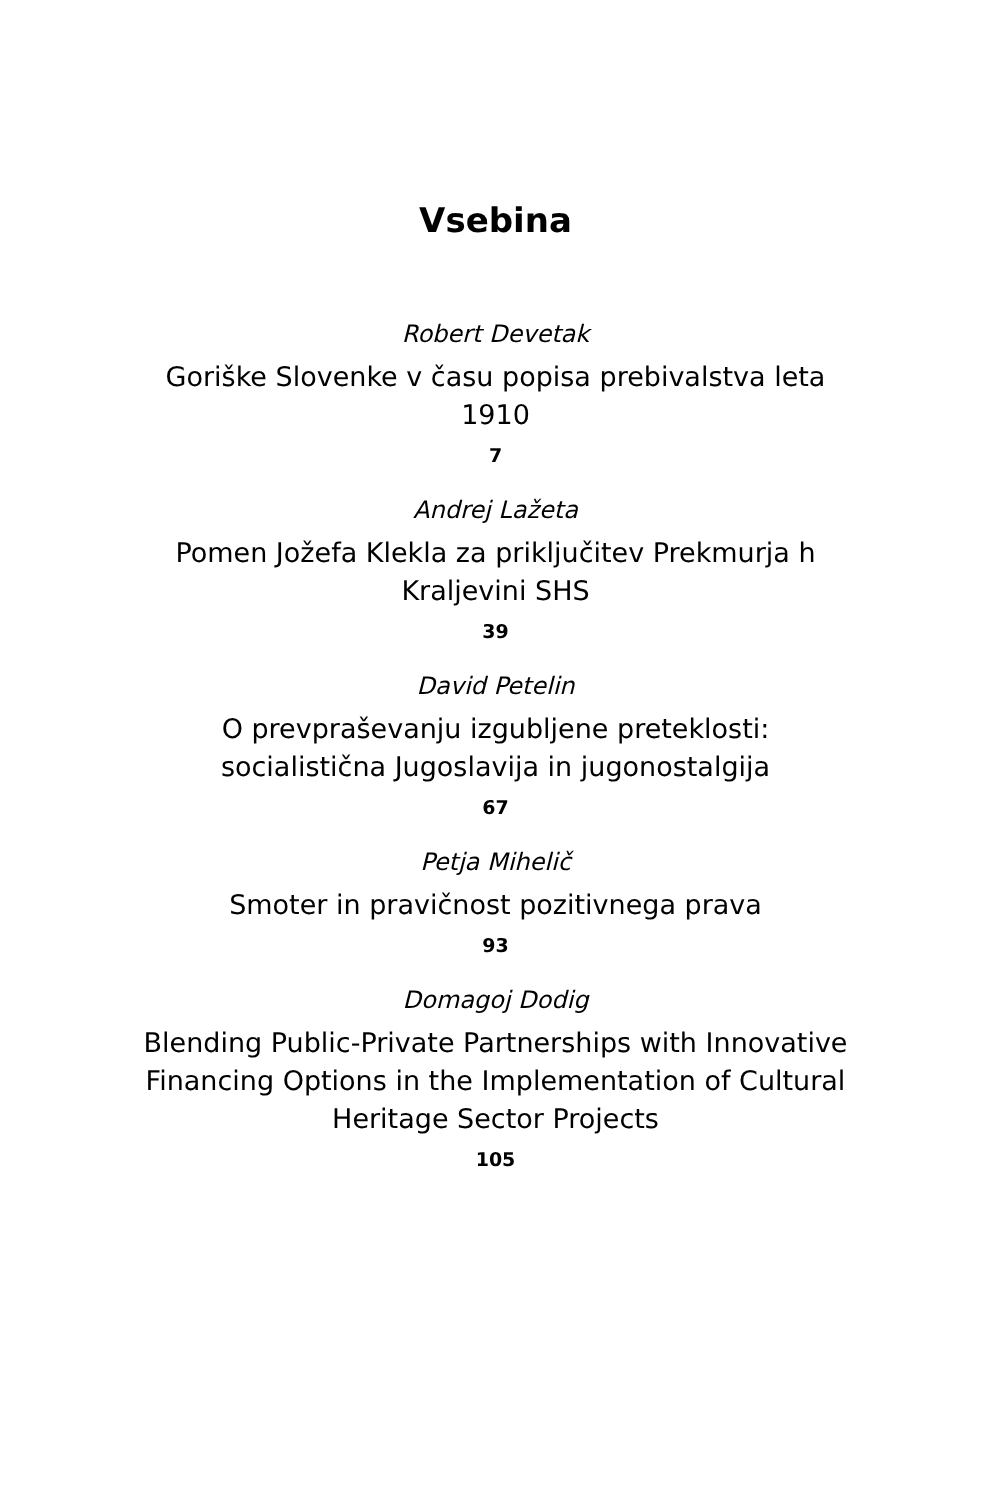Vsebina
Robert Devetak
Goriške Slovenke v času popisa prebivalstva leta 1910
7
Andrej Lažeta
Pomen Jožefa Klekla za priključitev Prekmurja h Kraljevini SHS
39
David Petelin
O prevpraševanju izgubljene preteklosti: socialistična Jugoslavija in jugonostalgija
67
Petja Mihelič
Smoter in pravičnost pozitivnega prava
93
Domagoj Dodig
Blending Public-Private Partnerships with Innovative Financing Options in the Implementation of Cultural Heritage Sector Projects
105